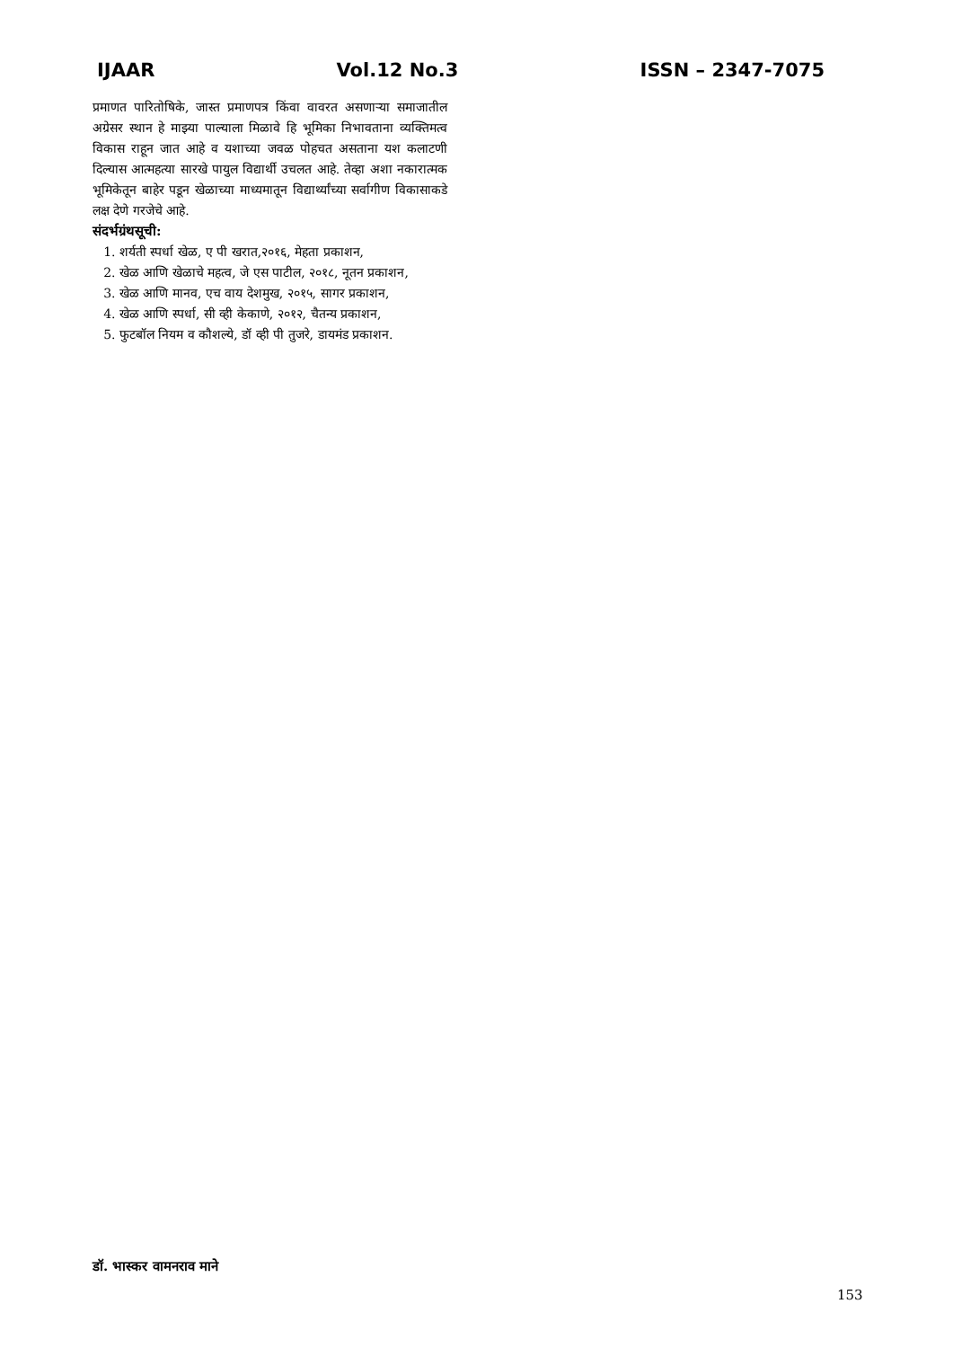IJAAR Vol.12 No.3 ISSN – 2347-7075
प्रमाणत पारितोषिके, जास्त प्रमाणपत्र किंवा वावरत असणाऱ्या समाजातील अग्रेसर स्थान हे माझ्या पाल्याला मिळावे हि भूमिका निभावताना व्यक्तिमत्व विकास राहून जात आहे व यशाच्या जवळ पोहचत असताना यश कलाटणी दिल्यास आत्महत्या सारखे पायुल विद्यार्थी उचलत आहे. तेव्हा अशा नकारात्मक भूमिकेतून बाहेर पडून खेळाच्या माध्यमातून विद्यार्थ्यांच्या सर्वागीण विकासाकडे लक्ष देणे गरजेचे आहे.
संदर्भग्रंथसूची:
1. शर्यती स्पर्धा खेळ, ए पी खरात,२०१६, मेहता प्रकाशन,
2. खेळ आणि खेळाचे महत्व, जे एस पाटील, २०१८, नूतन प्रकाशन,
3. खेळ आणि मानव, एच वाय देशमुख, २०१५, सागर प्रकाशन,
4. खेळ आणि स्पर्धा, सी व्ही केकाणे, २०१२, चैतन्य प्रकाशन,
5. फुटबॉल नियम व कौशल्ये, डॉ व्ही पी तुजरे, डायमंड प्रकाशन.
डॉ. भास्कर वामनराव माने
153